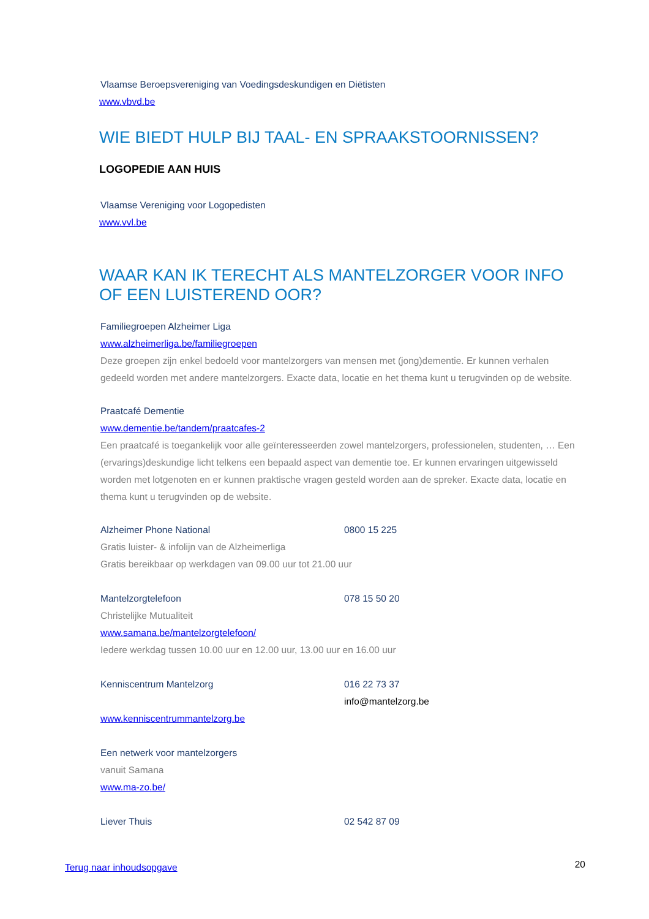Vlaamse Beroepsvereniging van Voedingsdeskundigen en Diëtisten
www.vbvd.be
WIE BIEDT HULP BIJ TAAL- EN SPRAAKSTOORNISSEN?
LOGOPEDIE AAN HUIS
Vlaamse Vereniging voor Logopedisten
www.vvl.be
WAAR KAN IK TERECHT ALS MANTELZORGER VOOR INFO OF EEN LUISTEREND OOR?
Familiegroepen Alzheimer Liga
www.alzheimerliga.be/familiegroepen
Deze groepen zijn enkel bedoeld voor mantelzorgers van mensen met (jong)dementie. Er kunnen verhalen gedeeld worden met andere mantelzorgers. Exacte data, locatie en het thema kunt u terugvinden op de website.
Praatcafé Dementie
www.dementie.be/tandem/praatcafes-2
Een praatcafé is toegankelijk voor alle geïnteresseerden zowel mantelzorgers, professionelen, studenten, … Een (ervarings)deskundige licht telkens een bepaald aspect van dementie toe. Er kunnen ervaringen uitgewisseld worden met lotgenoten en er kunnen praktische vragen gesteld worden aan de spreker. Exacte data, locatie en thema kunt u terugvinden op de website.
Alzheimer Phone National 0800 15 225
Gratis luister- & infolijn van de Alzheimerliga
Gratis bereikbaar op werkdagen van 09.00 uur tot 21.00 uur
Mantelzorgtelefoon 078 15 50 20
Christelijke Mutualiteit
www.samana.be/mantelzorgtelefoon/
Iedere werkdag tussen 10.00 uur en 12.00 uur, 13.00 uur en 16.00 uur
Kenniscentrum Mantelzorg 016 22 73 37
info@mantelzorg.be
www.kenniscentrummantelzorg.be
Een netwerk voor mantelzorgers
vanuit Samana
www.ma-zo.be/
Liever Thuis 02 542 87 09
Terug naar inhoudsopgave 20